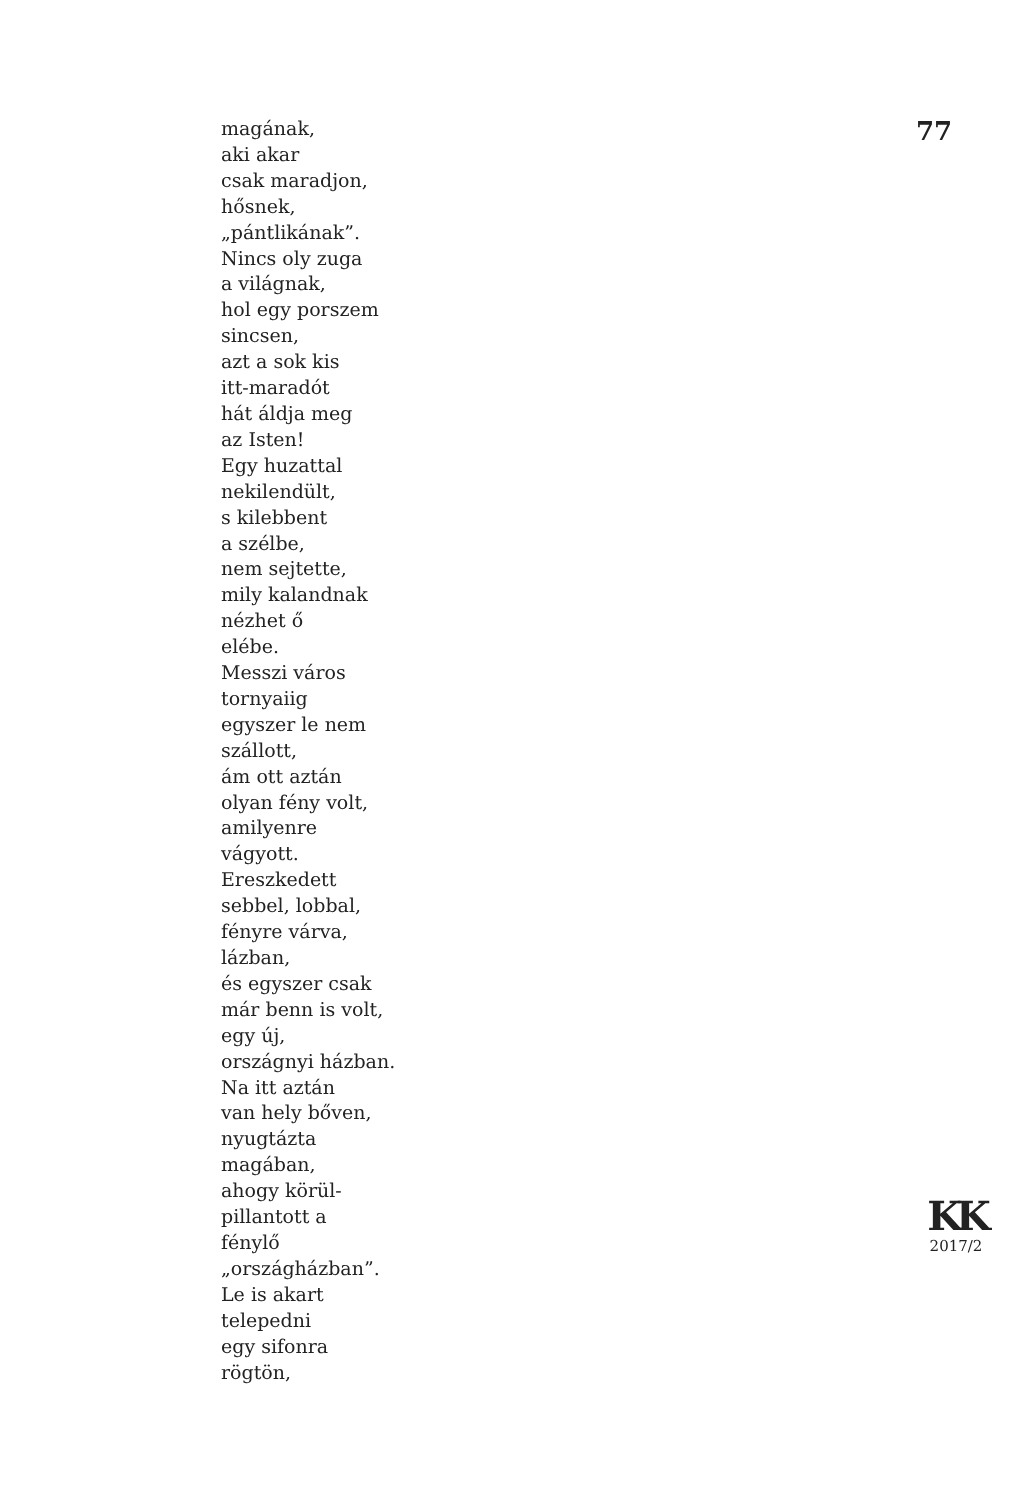magának,
aki akar
csak maradjon,
hősnek,
„pántlikának”.
Nincs oly zuga
a világnak,
hol egy porszem
sincsen,
azt a sok kis
itt-maradót
hát áldja meg
az Isten!
Egy huzattal
nekilendült,
s kilebbent
a szélbe,
nem sejtette,
mily kalandnak
nézhet ő
elébe.
Messzi város
tornyaiig
egyszer le nem
szállott,
ám ott aztán
olyan fény volt,
amilyenre
vágyott.
Ereszkedett
sebbel, lobbal,
fényre várva,
lázban,
és egyszer csak
már benn is volt,
egy új,
országnyi házban.
Na itt aztán
van hely bőven,
nyugtázta
magában,
ahogy körül-
pillantott a
fénylő
„országházban”.
Le is akart
telepedni
egy sifonra
rögtön,
77
KK
2017/2